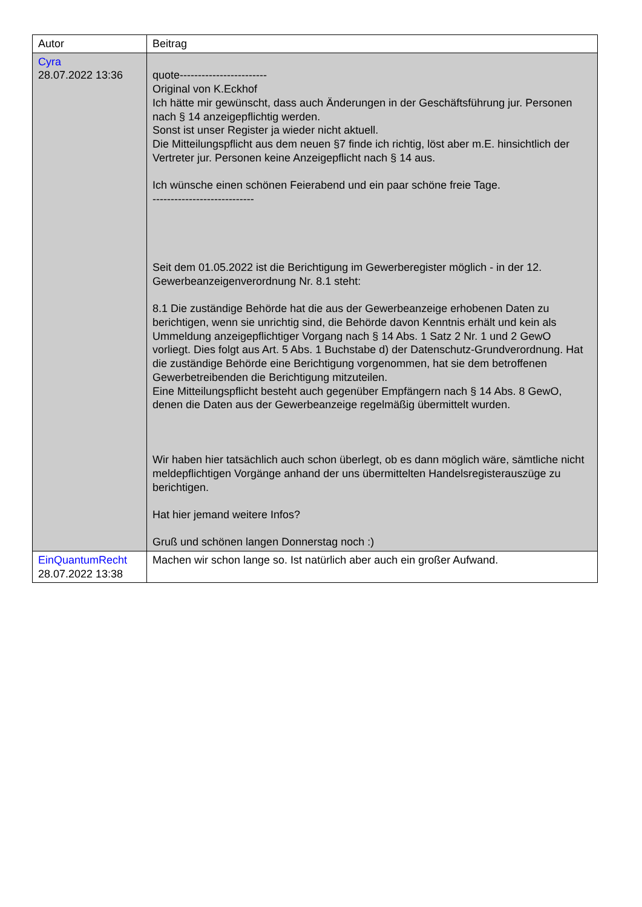| Autor | Beitrag |
| Cyra 28.07.2022 13:36 | quote------------------------ Original von K.Eckhof Ich hätte mir gewünscht, dass auch Änderungen in der Geschäftsführung jur. Personen nach § 14 anzeigepflichtig werden. Sonst ist unser Register ja wieder nicht aktuell. Die Mitteilungspflicht aus dem neuen §7 finde ich richtig, löst aber m.E. hinsichtlich der Vertreter jur. Personen keine Anzeigepflicht nach § 14 aus. Ich wünsche einen schönen Feierabend und ein paar schöne freie Tage. ---------------------------- Seit dem 01.05.2022 ist die Berichtigung im Gewerberegister möglich - in der 12. Gewerbeanzeigenverordnung Nr. 8.1 steht: 8.1 Die zuständige Behörde hat die aus der Gewerbeanzeige erhobenen Daten zu berichtigen, wenn sie unrichtig sind, die Behörde davon Kenntnis erhält und kein als Ummeldung anzeigepflichtiger Vorgang nach § 14 Abs. 1 Satz 2 Nr. 1 und 2 GewO vorliegt. Dies folgt aus Art. 5 Abs. 1 Buchstabe d) der Datenschutz-Grundverordnung. Hat die zuständige Behörde eine Berichtigung vorgenommen, hat sie dem betroffenen Gewerbetreibenden die Berichtigung mitzuteilen. Eine Mitteilungspflicht besteht auch gegenüber Empfängern nach § 14 Abs. 8 GewO, denen die Daten aus der Gewerbeanzeige regelmäßig übermittelt wurden. Wir haben hier tatsächlich auch schon überlegt, ob es dann möglich wäre, sämtliche nicht meldepflichtigen Vorgänge anhand der uns übermittelten Handelsregisterauszüge zu berichtigen. Hat hier jemand weitere Infos? Gruß und schönen langen Donnerstag noch :) |
| EinQuantumRecht 28.07.2022 13:38 | Machen wir schon lange so. Ist natürlich aber auch ein großer Aufwand. |